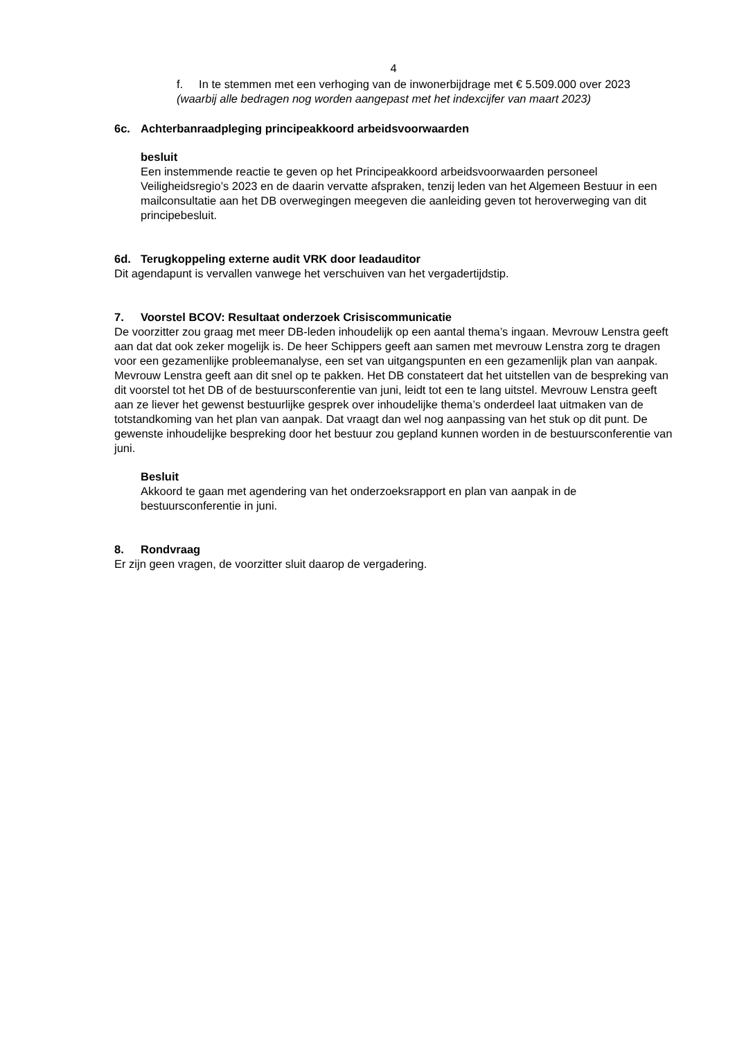4
f. In te stemmen met een verhoging van de inwonerbijdrage met € 5.509.000 over 2023
(waarbij alle bedragen nog worden aangepast met het indexcijfer van maart 2023)
6c. Achterbanraadpleging principeakkoord arbeidsvoorwaarden
besluit
Een instemmende reactie te geven op het Principeakkoord arbeidsvoorwaarden personeel Veiligheidsregio’s 2023 en de daarin vervatte afspraken, tenzij leden van het Algemeen Bestuur in een mailconsultatie aan het DB overwegingen meegeven die aanleiding geven tot heroverweging van dit principebesluit.
6d. Terugkoppeling externe audit VRK door leadauditor
Dit agendapunt is vervallen vanwege het verschuiven van het vergadertijdstip.
7. Voorstel BCOV: Resultaat onderzoek Crisiscommunicatie
De voorzitter zou graag met meer DB-leden inhoudelijk op een aantal thema’s ingaan. Mevrouw Lenstra geeft aan dat dat ook zeker mogelijk is. De heer Schippers geeft aan samen met mevrouw Lenstra zorg te dragen voor een gezamenlijke probleemanalyse, een set van uitgangspunten en een gezamenlijk plan van aanpak. Mevrouw Lenstra geeft aan dit snel op te pakken. Het DB constateert dat het uitstellen van de bespreking van dit voorstel tot het DB of de bestuursconferentie van juni, leidt tot een te lang uitstel. Mevrouw Lenstra geeft aan ze liever het gewenst bestuurlijke gesprek over inhoudelijke thema’s onderdeel laat uitmaken van de totstandkoming van het plan van aanpak. Dat vraagt dan wel nog aanpassing van het stuk op dit punt. De gewenste inhoudelijke bespreking door het bestuur zou gepland kunnen worden in de bestuursconferentie van juni.
Besluit
Akkoord te gaan met agendering van het onderzoeksrapport en plan van aanpak in de bestuursconferentie in juni.
8. Rondvraag
Er zijn geen vragen, de voorzitter sluit daarop de vergadering.